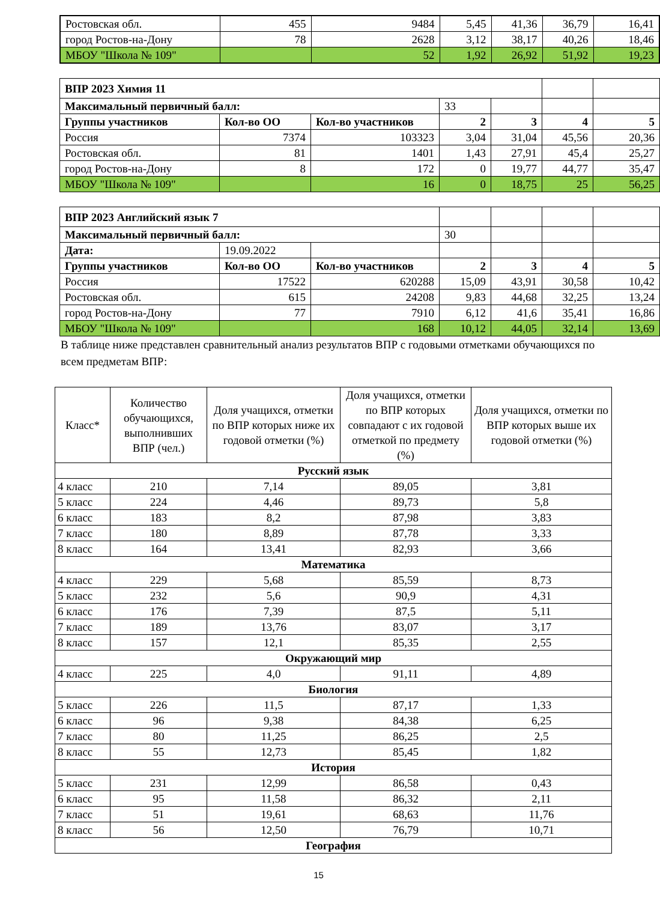| Ростовская обл. | 455 | 9484 | 5,45 | 41,36 | 36,79 | 16,41 |
| город Ростов-на-Дону | 78 | 2628 | 3,12 | 38,17 | 40,26 | 18,46 |
| МБОУ "Школа № 109" | | 52 | 1,92 | 26,92 | 51,92 | 19,23 |
| ВПР 2023 Химия 11 | | | | | | |
| Максимальный первичный балл: | | | 33 | | | |
| Группы участников | Кол-во ОО | Кол-во участников | 2 | 3 | 4 | 5 |
| Россия | 7374 | 103323 | 3,04 | 31,04 | 45,56 | 20,36 |
| Ростовская обл. | 81 | 1401 | 1,43 | 27,91 | 45,4 | 25,27 |
| город Ростов-на-Дону | 8 | 172 | 0 | 19,77 | 44,77 | 35,47 |
| МБОУ "Школа № 109" | | 16 | 0 | 18,75 | 25 | 56,25 |
| ВПР 2023 Английский язык 7 | | | | | | |
| Максимальный первичный балл: | | | 30 | | | |
| Дата: | 19.09.2022 | | | | | |
| Группы участников | Кол-во ОО | Кол-во участников | 2 | 3 | 4 | 5 |
| Россия | 17522 | 620288 | 15,09 | 43,91 | 30,58 | 10,42 |
| Ростовская обл. | 615 | 24208 | 9,83 | 44,68 | 32,25 | 13,24 |
| город Ростов-на-Дону | 77 | 7910 | 6,12 | 41,6 | 35,41 | 16,86 |
| МБОУ "Школа № 109" | | 168 | 10,12 | 44,05 | 32,14 | 13,69 |
В таблице ниже представлен сравнительный анализ результатов ВПР с годовыми отметками обучающихся по всем предметам ВПР:
| Класс* | Количество обучающихся, выполнивших ВПР (чел.) | Доля учащихся, отметки по ВПР которых ниже их годовой отметки (%) | Доля учащихся, отметки по ВПР которых совпадают с их годовой отметкой по предмету (%) | Доля учащихся, отметки по ВПР которых выше их годовой отметки (%) |
| --- | --- | --- | --- | --- |
| Русский язык | | | | |
| 4 класс | 210 | 7,14 | 89,05 | 3,81 |
| 5 класс | 224 | 4,46 | 89,73 | 5,8 |
| 6 класс | 183 | 8,2 | 87,98 | 3,83 |
| 7 класс | 180 | 8,89 | 87,78 | 3,33 |
| 8 класс | 164 | 13,41 | 82,93 | 3,66 |
| Математика | | | | |
| 4 класс | 229 | 5,68 | 85,59 | 8,73 |
| 5 класс | 232 | 5,6 | 90,9 | 4,31 |
| 6 класс | 176 | 7,39 | 87,5 | 5,11 |
| 7 класс | 189 | 13,76 | 83,07 | 3,17 |
| 8 класс | 157 | 12,1 | 85,35 | 2,55 |
| Окружающий мир | | | | |
| 4 класс | 225 | 4,0 | 91,11 | 4,89 |
| Биология | | | | |
| 5 класс | 226 | 11,5 | 87,17 | 1,33 |
| 6 класс | 96 | 9,38 | 84,38 | 6,25 |
| 7 класс | 80 | 11,25 | 86,25 | 2,5 |
| 8 класс | 55 | 12,73 | 85,45 | 1,82 |
| История | | | | |
| 5 класс | 231 | 12,99 | 86,58 | 0,43 |
| 6 класс | 95 | 11,58 | 86,32 | 2,11 |
| 7 класс | 51 | 19,61 | 68,63 | 11,76 |
| 8 класс | 56 | 12,50 | 76,79 | 10,71 |
| География | | | | |
15